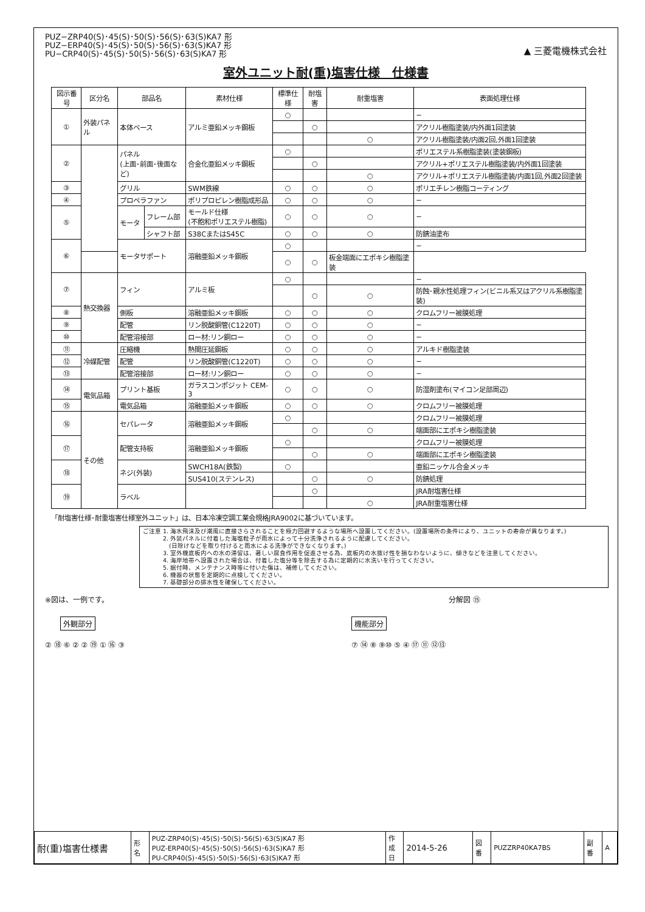▲ 三菱電機株式会社
PUZ−ZRP40(S)･45(S)･50(S)･56(S)･63(S)KA7 形
PUZ−ERP40(S)･45(S)･50(S)･56(S)･63(S)KA7 形
PU−CRP40(S)･45(S)･50(S)･56(S)･63(S)KA7 形
室外ユニット耐(重)塩害仕様　仕様書
| 図示番号 | 区分名 | 部品名 | | 素材仕様 | 標準仕様 | 耐塩害 | 耐重塩害 | 表面処理仕様 |
| --- | --- | --- | --- | --- | --- | --- | --- | --- |
| ① | 外装パネル | 本体ベース | | アルミ亜鉛メッキ鋼板 | ○ | | | − |
| | | | | | | ○ | | アクリル樹脂塗装/内外面1回塗装 |
| | | | | | | | ○ | アクリル樹脂塗装/内面2回,外面1回塗装 |
| ② | | パネル (上面･前面･後面など) | | 合金化亜鉛メッキ鋼板 | ○ | | | ポリエステル系樹脂塗装(塗装鋼板) |
| | | | | | | ○ | | アクリル+ポリエステル樹脂塗装/内外面1回塗装 |
| | | | | | | | ○ | アクリル+ポリエステル樹脂塗装/内面1回,外面2回塗装 |
| ③ | | グリル | | SWM鉄線 | ○ | ○ | ○ | ポリエチレン樹脂コーティング |
| ④ | | プロペラファン | | ポリプロピレン樹脂成形品 | ○ | ○ | ○ | − |
| ⑤ | | モータ | フレーム部 | モールド仕様 (不飽和ポリエステル樹脂) | ○ | ○ | ○ | − |
| | | | シャフト部 | S38CまたはS45C | ○ | ○ | ○ | 防錆油塗布 |
| ⑥ | | モータサポート | | 溶融亜鉛メッキ鋼板 | ○ | | | − |
| | | | | | ○ | ○ | 板金端面にエポキシ樹脂塗装 | |
| ⑦ | 熱交換器 | フィン | | アルミ板 | ○ | | | − |
| | | | | | | ○ | ○ | 防蝕･親水性処理フィン(ビニル系又はアクリル系樹脂塗装) |
| ⑧ | | 側板 | | 溶融亜鉛メッキ鋼板 | ○ | ○ | ○ | クロムフリー被膜処理 |
| ⑨ | | 配管 | | リン脱酸銅管(C1220T) | ○ | ○ | ○ | − |
| ⑩ | | 配管溶接部 | | ロー材:リン銅ロー | ○ | ○ | ○ | − |
| ⑪ | 冷媒配管 | 圧縮機 | | 熱間圧延鋼板 | ○ | ○ | ○ | アルキド樹脂塗装 |
| ⑫ | | 配管 | | リン脱酸銅管(C1220T) | ○ | ○ | ○ | − |
| ⑬ | | 配管溶接部 | | ロー材:リン銅ロー | ○ | ○ | ○ | − |
| ⑭ | 電気品箱 | プリント基板 | | ガラスコンポジット CEM-3 | ○ | ○ | ○ | 防湿剤塗布(マイコン足部周辺) |
| ⑮ | | 電気品箱 | | 溶融亜鉛メッキ鋼板 | ○ | ○ | ○ | クロムフリー被膜処理 |
| ⑯ | その他 | セパレータ | | 溶融亜鉛メッキ鋼板 | ○ | | | クロムフリー被膜処理 |
| | | | | | | ○ | ○ | 端面部にエポキシ樹脂塗装 |
| ⑰ | | 配管支持板 | | 溶融亜鉛メッキ鋼板 | ○ | | | クロムフリー被膜処理 |
| | | | | | | ○ | ○ | 端面部にエポキシ樹脂塗装 |
| ⑱ | | ネジ(外装) | | SWCH18A(鉄製) | ○ | | | 亜鉛ニッケル合金メッキ |
| | | | | SUS410(ステンレス) | | ○ | ○ | 防錆処理 |
| ⑲ | | ラベル | | | | ○ | | JRA耐塩害仕様 |
| | | | | | | | ○ | JRA耐重塩害仕様 |
「耐塩害仕様･耐重塩害仕様室外ユニット」は、日本冷凍空調工業会規格JRA9002に基づいています。
ご注意 1. 海水飛沫及び潮風に直接さらされることを極力回避するような場所へ設置してください。(設置場所の条件により、ユニットの寿命が異なります。)
　　　 2. 外装パネルに付着した海塩粒子が雨水によって十分洗浄されるように配慮してください。
　　　　 (日除けなどを取り付けると雨水による洗浄ができなくなります。)
　　　 3. 室外機底板内への水の滞留は、著しい腐食作用を促進させる為、底板内の水抜け性を損なわないように、傾きなどを注意してください。
　　　 4. 海岸地帯へ設置された場合は、付着した塩分等を除去する為に定期的に水洗いを行ってください。
　　　 5. 据付時、メンテナンス時等に付いた傷は、補修してください。
　　　 6. 機器の状態を定期的に点検してください。
　　　 7. 基礎部分の排水性を確保してください。
※図は、一例です。
外観部分
② ⑱ ⑥ ② ② ⑲ ① ⑯ ③
分解図 ⑮
機能部分
⑦ ⑭ ⑧ ⑨⑩ ⑤ ④ ⑰ ⑪ ⑫⑬
| 耐(重)塩害仕様書 | 形 名 | PUZ-ZRP40(S)･45(S)･50(S)･56(S)･63(S)KA7 形 PUZ-ERP40(S)･45(S)･50(S)･56(S)･63(S)KA7 形 PU-CRP40(S)･45(S)･50(S)･56(S)･63(S)KA7 形 | 作 成 日 | 2014-5-26 | 図 番 | PUZZRP40KA7BS | 副 番 | A |